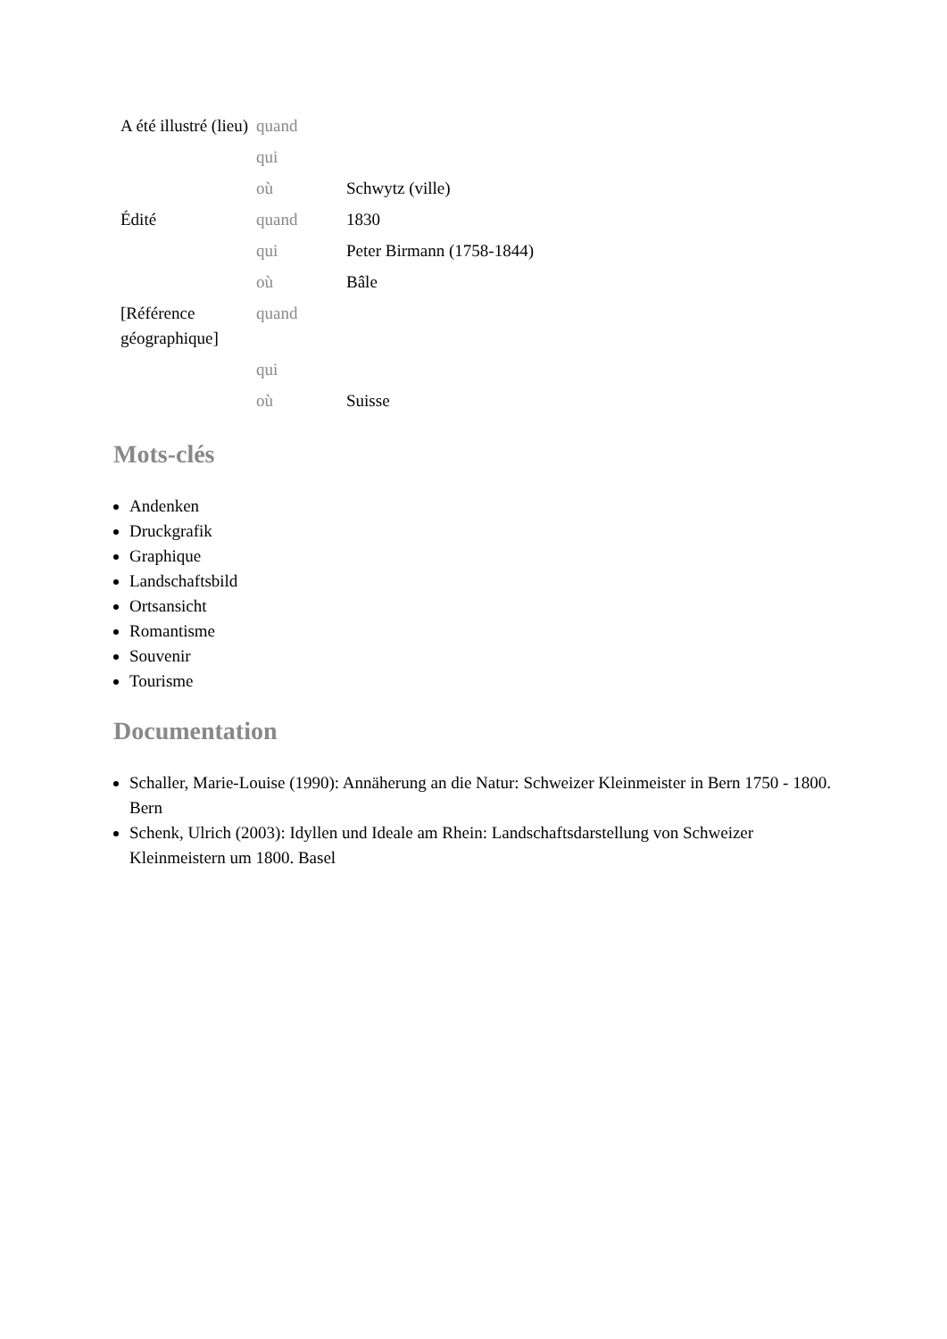| A été illustré (lieu) | quand | |
| | qui | |
| | où | Schwytz (ville) |
| Édité | quand | 1830 |
| | qui | Peter Birmann (1758-1844) |
| | où | Bâle |
| [Référence géographique] | quand | |
| | qui | |
| | où | Suisse |
Mots-clés
Andenken
Druckgrafik
Graphique
Landschaftsbild
Ortsansicht
Romantisme
Souvenir
Tourisme
Documentation
Schaller, Marie-Louise (1990): Annäherung an die Natur: Schweizer Kleinmeister in Bern 1750 - 1800. Bern
Schenk, Ulrich (2003): Idyllen und Ideale am Rhein: Landschaftsdarstellung von Schweizer Kleinmeistern um 1800. Basel